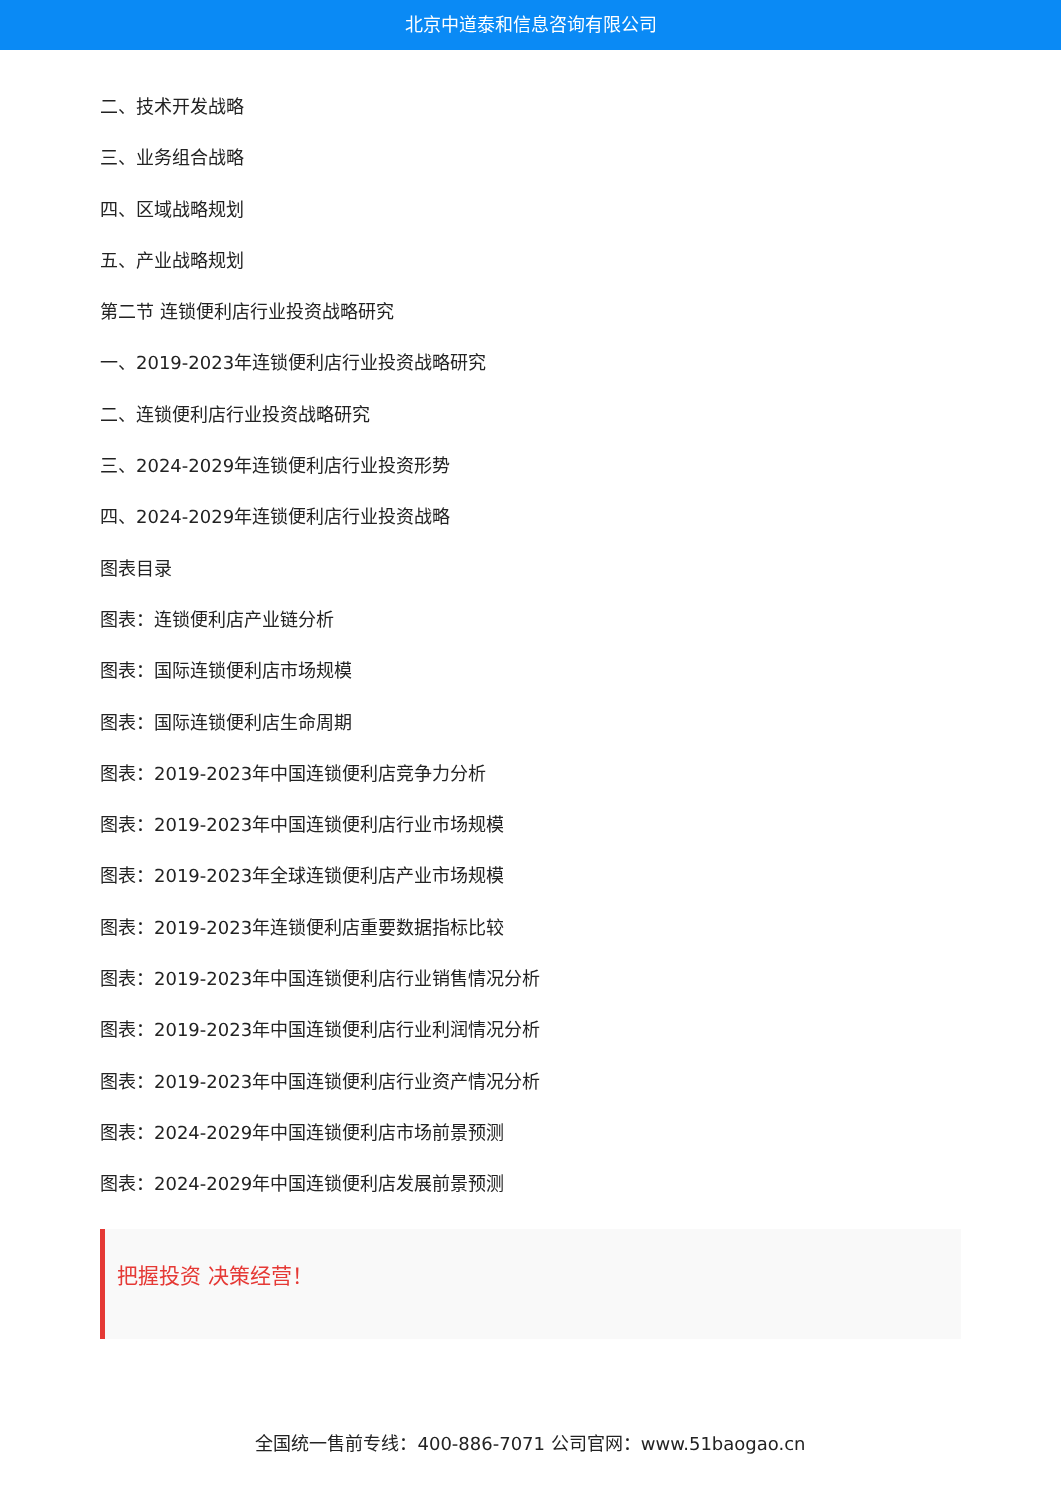北京中道泰和信息咨询有限公司
二、技术开发战略
三、业务组合战略
四、区域战略规划
五、产业战略规划
第二节 连锁便利店行业投资战略研究
一、2019-2023年连锁便利店行业投资战略研究
二、连锁便利店行业投资战略研究
三、2024-2029年连锁便利店行业投资形势
四、2024-2029年连锁便利店行业投资战略
图表目录
图表：连锁便利店产业链分析
图表：国际连锁便利店市场规模
图表：国际连锁便利店生命周期
图表：2019-2023年中国连锁便利店竞争力分析
图表：2019-2023年中国连锁便利店行业市场规模
图表：2019-2023年全球连锁便利店产业市场规模
图表：2019-2023年连锁便利店重要数据指标比较
图表：2019-2023年中国连锁便利店行业销售情况分析
图表：2019-2023年中国连锁便利店行业利润情况分析
图表：2019-2023年中国连锁便利店行业资产情况分析
图表：2024-2029年中国连锁便利店市场前景预测
图表：2024-2029年中国连锁便利店发展前景预测
把握投资 决策经营！
全国统一售前专线：400-886-7071 公司官网：www.51baogao.cn